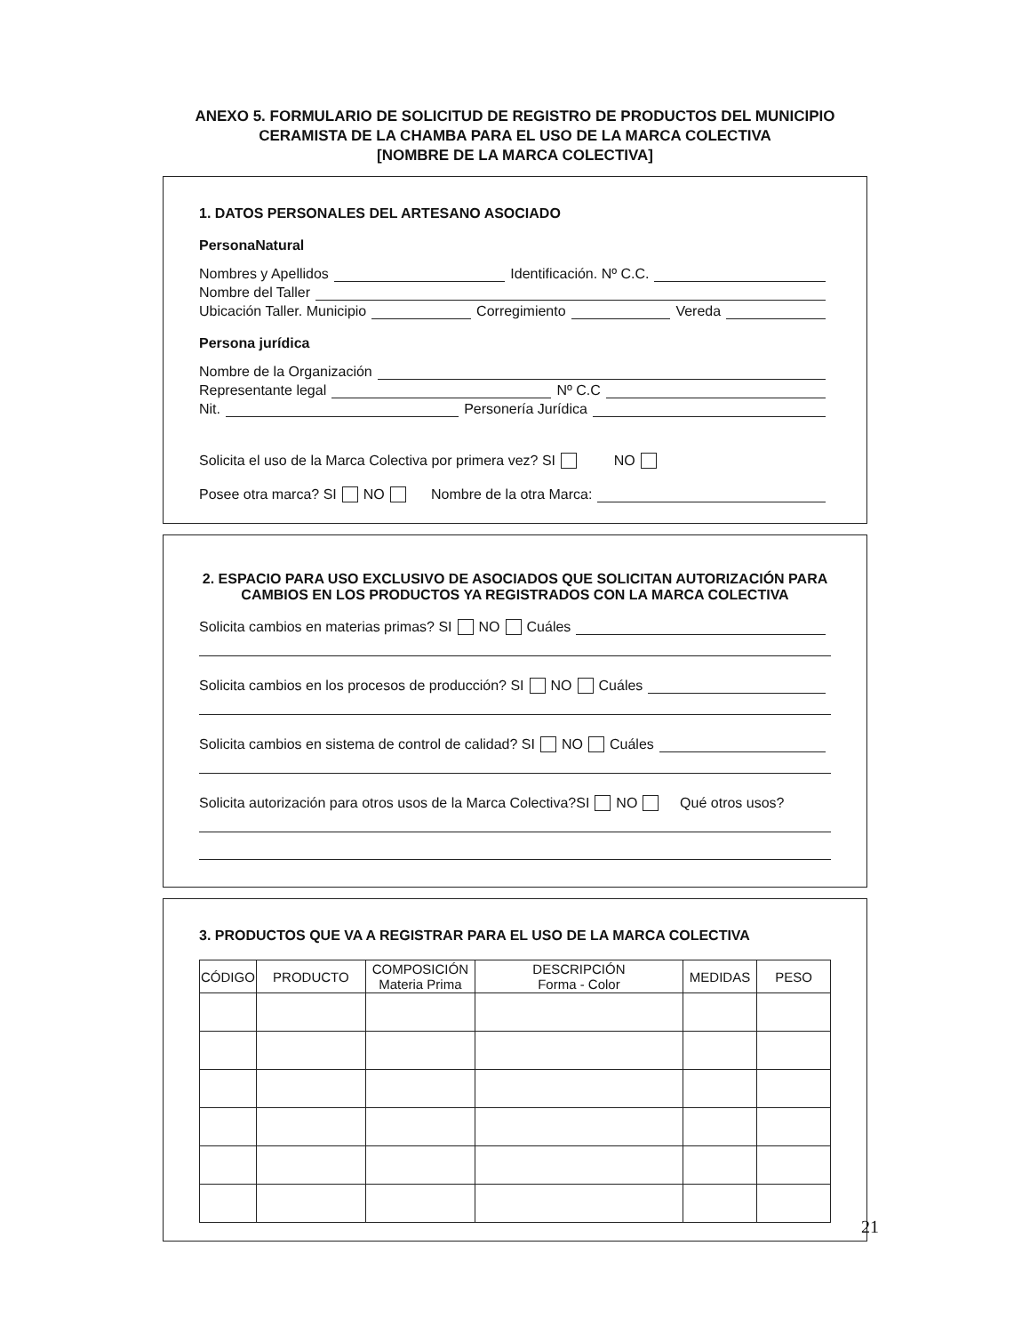ANEXO 5. FORMULARIO DE SOLICITUD DE REGISTRO DE PRODUCTOS DEL MUNICIPIO
CERAMISTA DE LA CHAMBA PARA EL USO DE LA MARCA COLECTIVA
[NOMBRE DE LA MARCA COLECTIVA]
1. DATOS PERSONALES DEL ARTESANO ASOCIADO
PersonaNatural
Nombres y Apellidos Identificación. Nº C.C.
Nombre del Taller
Ubicación Taller. Municipio Corregimiento Vereda
Persona jurídica
Nombre de la Organización
Representante legal Nº C.C
Nit. Personería Jurídica
Solicita el uso de la Marca Colectiva por primera vez? SI NO
Posee otra marca? SI NO Nombre de la otra Marca:
2. ESPACIO PARA USO EXCLUSIVO DE ASOCIADOS QUE SOLICITAN AUTORIZACIÓN PARA CAMBIOS EN LOS PRODUCTOS YA REGISTRADOS CON LA MARCA COLECTIVA
Solicita cambios en materias primas? SI NO Cuáles
Solicita cambios en los procesos de producción? SI NO Cuáles
Solicita cambios en sistema de control de calidad? SI NO Cuáles
Solicita autorización para otros usos de la Marca Colectiva?SI NO Qué otros usos?
3. PRODUCTOS QUE VA A REGISTRAR PARA EL USO DE LA MARCA COLECTIVA
| CÓDIGO | PRODUCTO | COMPOSICIÓN Materia Prima | DESCRIPCIÓN Forma - Color | MEDIDAS | PESO |
| --- | --- | --- | --- | --- | --- |
21